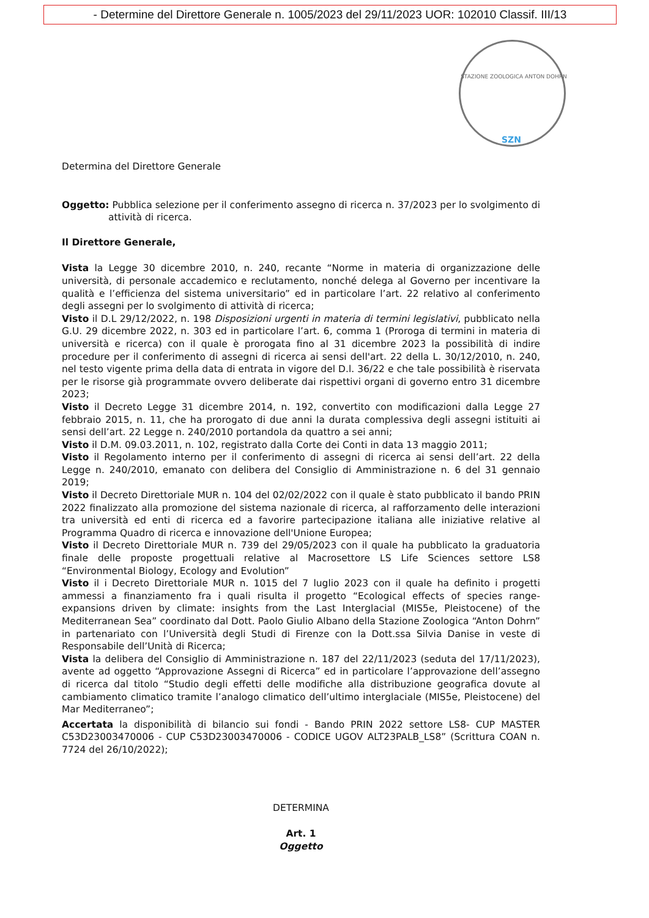- Determine del Direttore Generale n. 1005/2023 del 29/11/2023 UOR: 102010 Classif. III/13
STAZIONE ZOOLOGICA ANTON DOHRN
SZN
Determina del Direttore Generale
Oggetto: Pubblica selezione per il conferimento assegno di ricerca n. 37/2023 per lo svolgimento di attività di ricerca.
Il Direttore Generale,
Vista la Legge 30 dicembre 2010, n. 240, recante “Norme in materia di organizzazione delle università, di personale accademico e reclutamento, nonché delega al Governo per incentivare la qualità e l’efficienza del sistema universitario” ed in particolare l’art. 22 relativo al conferimento degli assegni per lo svolgimento di attività di ricerca;
Visto il D.L 29/12/2022, n. 198 Disposizioni urgenti in materia di termini legislativi, pubblicato nella G.U. 29 dicembre 2022, n. 303 ed in particolare l’art. 6, comma 1 (Proroga di termini in materia di università e ricerca) con il quale è prorogata fino al 31 dicembre 2023 la possibilità di indire procedure per il conferimento di assegni di ricerca ai sensi dell'art. 22 della L. 30/12/2010, n. 240, nel testo vigente prima della data di entrata in vigore del D.l. 36/22 e che tale possibilità è riservata per le risorse già programmate ovvero deliberate dai rispettivi organi di governo entro 31 dicembre 2023;
Visto il Decreto Legge 31 dicembre 2014, n. 192, convertito con modificazioni dalla Legge 27 febbraio 2015, n. 11, che ha prorogato di due anni la durata complessiva degli assegni istituiti ai sensi dell’art. 22 Legge n. 240/2010 portandola da quattro a sei anni;
Visto il D.M. 09.03.2011, n. 102, registrato dalla Corte dei Conti in data 13 maggio 2011;
Visto il Regolamento interno per il conferimento di assegni di ricerca ai sensi dell’art. 22 della Legge n. 240/2010, emanato con delibera del Consiglio di Amministrazione n. 6 del 31 gennaio 2019;
Visto il Decreto Direttoriale MUR n. 104 del 02/02/2022 con il quale è stato pubblicato il bando PRIN 2022 finalizzato alla promozione del sistema nazionale di ricerca, al rafforzamento delle interazioni tra università ed enti di ricerca ed a favorire partecipazione italiana alle iniziative relative al Programma Quadro di ricerca e innovazione dell'Unione Europea;
Visto il Decreto Direttoriale MUR n. 739 del 29/05/2023 con il quale ha pubblicato la graduatoria finale delle proposte progettuali relative al Macrosettore LS Life Sciences settore LS8 “Environmental Biology, Ecology and Evolution”
Visto il i Decreto Direttoriale MUR n. 1015 del 7 luglio 2023 con il quale ha definito i progetti ammessi a finanziamento fra i quali risulta il progetto “Ecological effects of species range-expansions driven by climate: insights from the Last Interglacial (MIS5e, Pleistocene) of the Mediterranean Sea” coordinato dal Dott. Paolo Giulio Albano della Stazione Zoologica “Anton Dohrn” in partenariato con l’Università degli Studi di Firenze con la Dott.ssa Silvia Danise in veste di Responsabile dell’Unità di Ricerca;
Vista la delibera del Consiglio di Amministrazione n. 187 del 22/11/2023 (seduta del 17/11/2023), avente ad oggetto “Approvazione Assegni di Ricerca” ed in particolare l’approvazione dell’assegno di ricerca dal titolo “Studio degli effetti delle modifiche alla distribuzione geografica dovute al cambiamento climatico tramite l’analogo climatico dell’ultimo interglaciale (MIS5e, Pleistocene) del Mar Mediterraneo”;
Accertata la disponibilità di bilancio sui fondi - Bando PRIN 2022 settore LS8- CUP MASTER C53D23003470006 - CUP C53D23003470006 - CODICE UGOV ALT23PALB_LS8” (Scrittura COAN n. 7724 del 26/10/2022);
DETERMINA
Art. 1
Oggetto